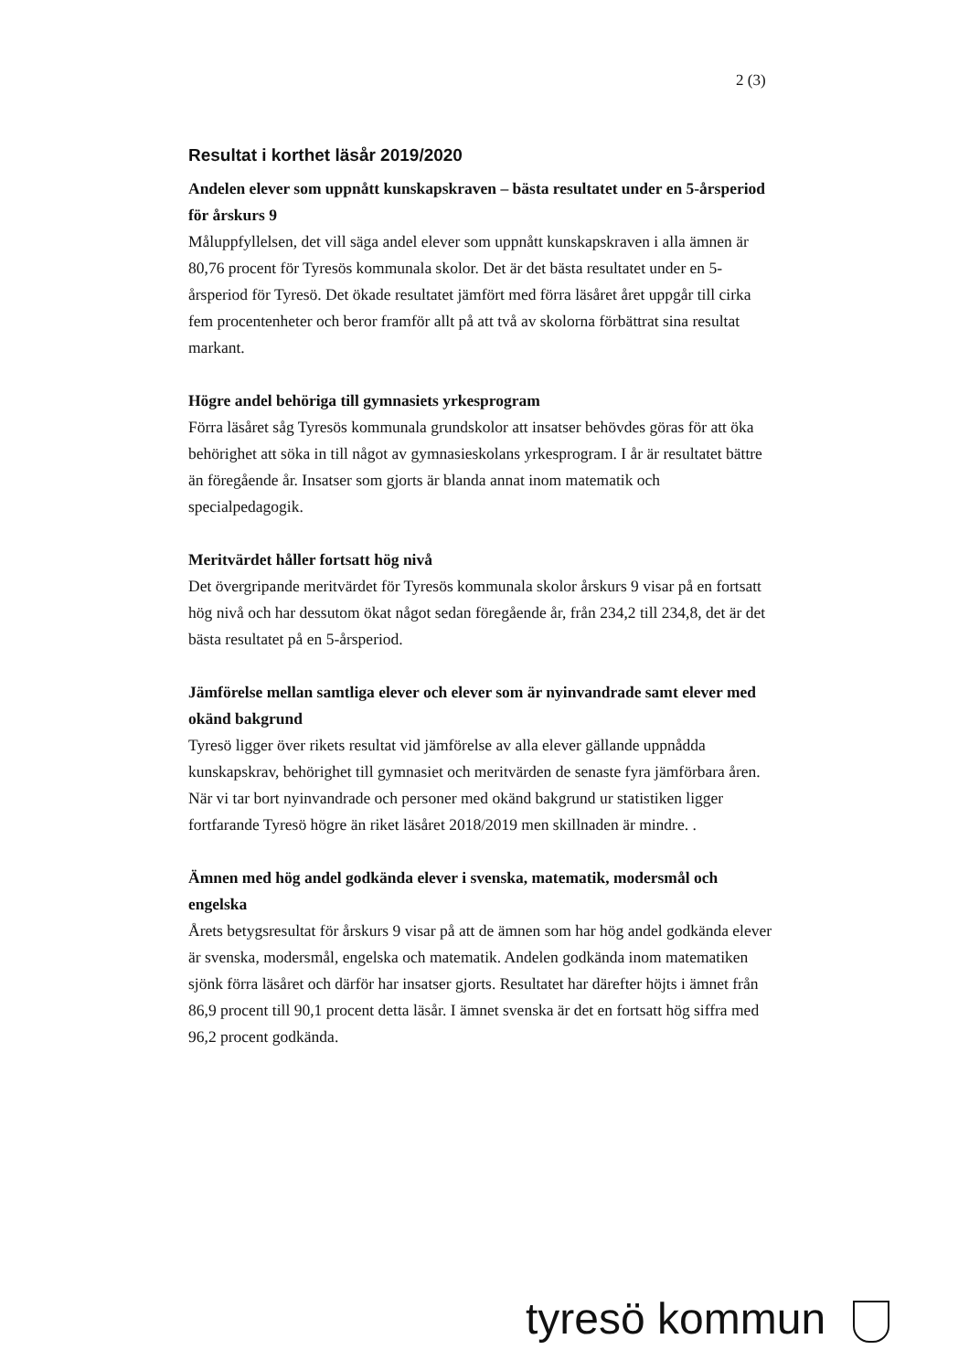2 (3)
Resultat i korthet läsår 2019/2020
Andelen elever som uppnått kunskapskraven – bästa resultatet under en 5-årsperiod för årskurs 9
Måluppfyllelsen, det vill säga andel elever som uppnått kunskapskraven i alla ämnen är 80,76 procent för Tyresös kommunala skolor. Det är det bästa resultatet under en 5-årsperiod för Tyresö. Det ökade resultatet jämfört med förra läsåret året uppgår till cirka fem procentenheter och beror framför allt på att två av skolorna förbättrat sina resultat markant.
Högre andel behöriga till gymnasiets yrkesprogram
Förra läsåret såg Tyresös kommunala grundskolor att insatser behövdes göras för att öka behörighet att söka in till något av gymnasieskolans yrkesprogram. I år är resultatet bättre än föregående år. Insatser som gjorts är blanda annat inom matematik och specialpedagogik.
Meritvärdet håller fortsatt hög nivå
Det övergripande meritvärdet för Tyresös kommunala skolor årskurs 9 visar på en fortsatt hög nivå och har dessutom ökat något sedan föregående år, från 234,2 till 234,8, det är det bästa resultatet på en 5-årsperiod.
Jämförelse mellan samtliga elever och elever som är nyinvandrade samt elever med okänd bakgrund
Tyresö ligger över rikets resultat vid jämförelse av alla elever gällande uppnådda kunskapskrav, behörighet till gymnasiet och meritvärden de senaste fyra jämförbara åren. När vi tar bort nyinvandrade och personer med okänd bakgrund ur statistiken ligger fortfarande Tyresö högre än riket läsåret 2018/2019 men skillnaden är mindre. .
Ämnen med hög andel godkända elever i svenska, matematik, modersmål och engelska
Årets betygsresultat för årskurs 9 visar på att de ämnen som har hög andel godkända elever är svenska, modersmål, engelska och matematik. Andelen godkända inom matematiken sjönk förra läsåret och därför har insatser gjorts. Resultatet har därefter höjts i ämnet från 86,9 procent till 90,1 procent detta läsår. I ämnet svenska är det en fortsatt hög siffra med 96,2 procent godkända.
tyresö kommun